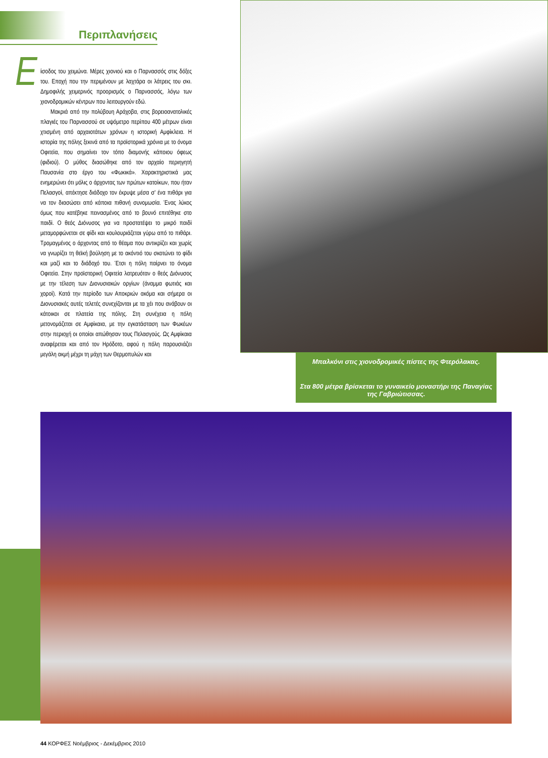Περιπλανήσεις
Είσοδος του χειμώνα. Μέρες χιονιού και ο Παρνασσός στις δόξες του. Εποχή που την περιμένουν με λαχτάρα οι λάτρεις του σκι. Δημοφιλής χειμερινός προορισμός ο Παρνασσός, λόγω των χιονοδρομικών κέντρων που λειτουργούν εδώ.
Μακριά από την πολύβουη Αράχοβα, στις βορειοανατολικές πλαγιές του Παρνασσού σε υψόμετρο περίπου 400 μέτρων είναι χτισμένη από αρχαιοτάτων χρόνων η ιστορική Αμφίκλεια. Η ιστορία της πόλης ξεκινά από τα προϊστορικά χρόνια με το όνομα Οφιτεία, που σημαίνει τον τόπο διαμονής κάποιου όφεως (φιδιού). Ο μύθος διασώθηκε από τον αρχαίο περιηγητή Παυσανία στο έργο του «Φωκικά». Χαρακτηριστικά μας ενημερώνει ότι μόλις ο άρχοντας των πρώτων κατοίκων, που ήταν Πελασγοί, απέκτησε διάδοχο τον έκρυψε μέσα σ' ένα πιθάρι για να τον διασώσει από κάποια πιθανή συνομωσία. Ένας λύκος όμως που κατέβηκε πεινασμένος από το βουνό επιτέθηκε στο παιδί. Ο θεός Διόνυσος για να προστατέψει το μικρό παιδί μεταμορφώνεται σε φίδι και κουλουριάζεται γύρω από το πιθάρι. Τρομαγμένος ο άρχοντας από το θέαμα που αντικρίζει και χωρίς να γνωρίζει τη θεϊκή βούληση με το ακόντιό του σκοτώνει το φίδι και μαζί και το διάδοχό του. Έτσι η πόλη παίρνει το όνομα Οφιτεία. Στην προϊστορική Οφιτεία λατρευόταν ο θεός Διόνυσος με την τέλεση των Διονυσιακών οργίων (άναμμα φωτιάς και χοροί). Κατά την περίοδο των Αποκριών ακόμα και σήμερα οι Διονυσιακές αυτές τελετές συνεχίζονται με τα χέι που ανάβουν οι κάτοικοι σε πλατεία της πόλης. Στη συνέχεια η πόλη μετονομάζεται σε Αμφίκαια, με την εγκατάσταση των Φωκέων στην περιοχή οι οποίοι απώθησαν τους Πελασγούς. Ως Αμφίκαια αναφέρεται και από τον Ηρόδοτο, αφού η πόλη παρουσιάζει μεγάλη ακμή μέχρι τη μάχη των Θερμοπυλών και
Μπαλκόνι στις χιονοδρομικές πίστες της Φτερόλακας.
Στα 800 μέτρα βρίσκεται το γυναικείο μοναστήρι της Παναγίας της Γαβριώτισσας.
44 ΚΟΡΦΕΣ Νοέμβριος - Δεκέμβριος 2010